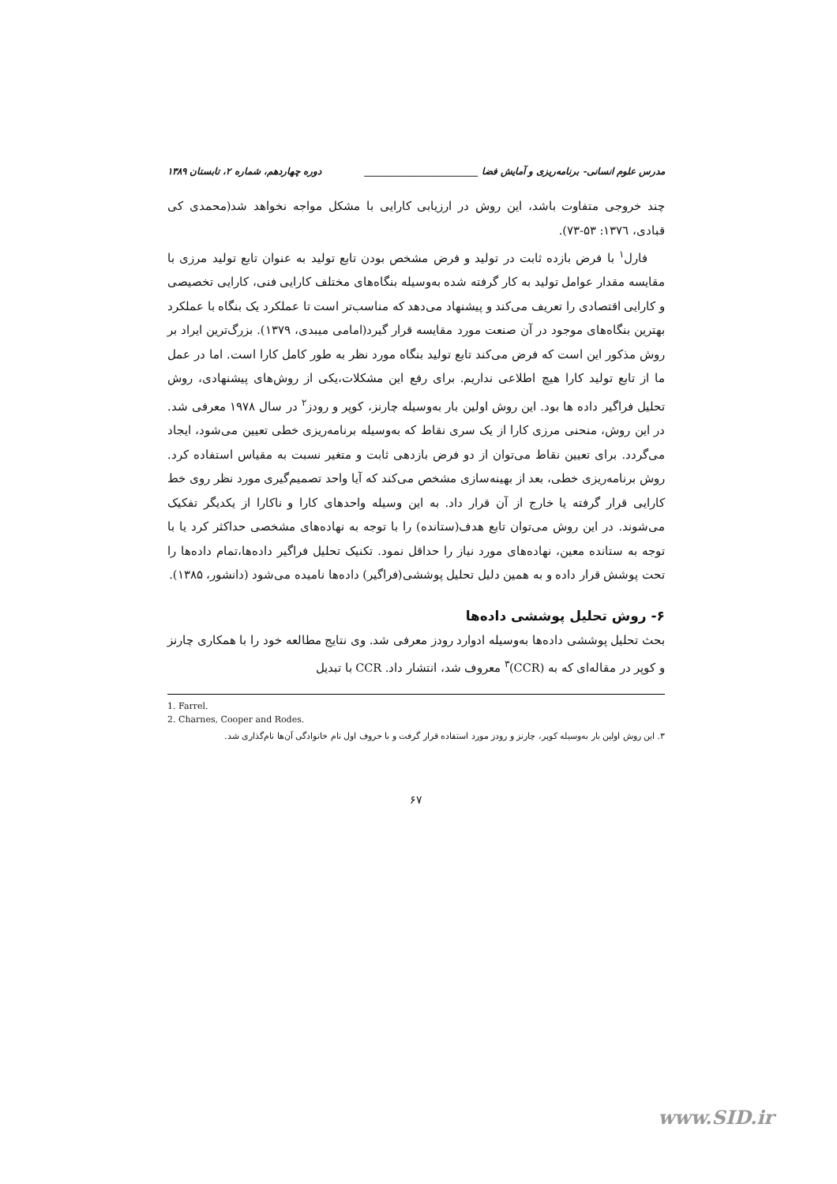مدرس علوم انسانی- برنامه‌ریزی و آمایش فضا ________________________ دوره چهاردهم، شماره ۲، تابستان ۱۳۸۹
چند خروجی متفاوت باشد، این روش در ارزیابی کارایی با مشکل مواجه نخواهد شد(محمدی کی قبادی، ۱۳۷٦: ۵۳-۷۳).
فارل<sup>۱</sup> با فرض بازده ثابت در تولید و فرض مشخص بودن تابع تولید به عنوان تابع تولید مرزی با مقایسه مقدار عوامل تولید به کار گرفته شده به‌وسیله بنگاه‌های مختلف کارایی فنی، کارایی تخصیصی و کارایی اقتصادی را تعریف می‌کند و پیشنهاد می‌دهد که مناسب‌تر است تا عملکرد یک بنگاه با عملکرد بهترین بنگاه‌های موجود در آن صنعت مورد مقایسه قرار گیرد(امامی میبدی، ۱۳۷۹). بزرگ‌ترین ایراد بر روش مذکور این است که فرض می‌کند تابع تولید بنگاه مورد نظر به طور کامل کارا است. اما در عمل ما از تابع تولید کارا هیچ اطلاعی نداریم. برای رفع این مشکلات،یکی از روش‌های پیشنهادی، روش تحلیل فراگیر داده ها بود. این روش اولین بار به‌وسیله چارنز، کوپر و رودز<sup>۲</sup> در سال ۱۹۷۸ معرفی شد. در این روش، منحنی مرزی کارا از یک سری نقاط که به‌وسیله برنامه‌ریزی خطی تعیین می‌شود، ایجاد می‌گردد. برای تعیین نقاط می‌توان از دو فرض بازدهی ثابت و متغیر نسبت به مقیاس استفاده کرد. روش برنامه‌ریزی خطی، بعد از بهینه‌سازی مشخص می‌کند که آیا واحد تصمیم‌گیری مورد نظر روی خط کارایی قرار گرفته یا خارج از آن قرار داد. به این وسیله واحدهای کارا و ناکارا از یکدیگر تفکیک می‌شوند. در این روش می‌توان تابع هدف(ستانده) را با توجه به نهاده‌های مشخصی حداکثر کرد یا با توجه به ستانده معین، نهاده‌های مورد نیاز را حداقل نمود. تکنیک تحلیل فراگیر داده‌ها،تمام داده‌ها را تحت پوشش قرار داده و به همین دلیل تحلیل پوششی(فراگیر) داده‌ها نامیده می‌شود (دانشور، ۱۳۸۵).
۶- روش تحلیل پوششی داده‌ها
بحث تحلیل پوششی داده‌ها به‌وسیله ادوارد رودز معرفی شد. وی نتایج مطالعه خود را با همکاری چارنز و کوپر در مقاله‌ای که به (CCR)<sup>۳</sup> معروف شد، انتشار داد. CCR با تبدیل
1. Farrel.
2. Charnes, Cooper and Rodes.
۳. این روش اولین بار به‌وسیله کوپر، چارنز و رودز مورد استفاده قرار گرفت و با حروف اول نام خانوادگی آن‌ها نام‌گذاری شد.
۶۷
www.SID.ir